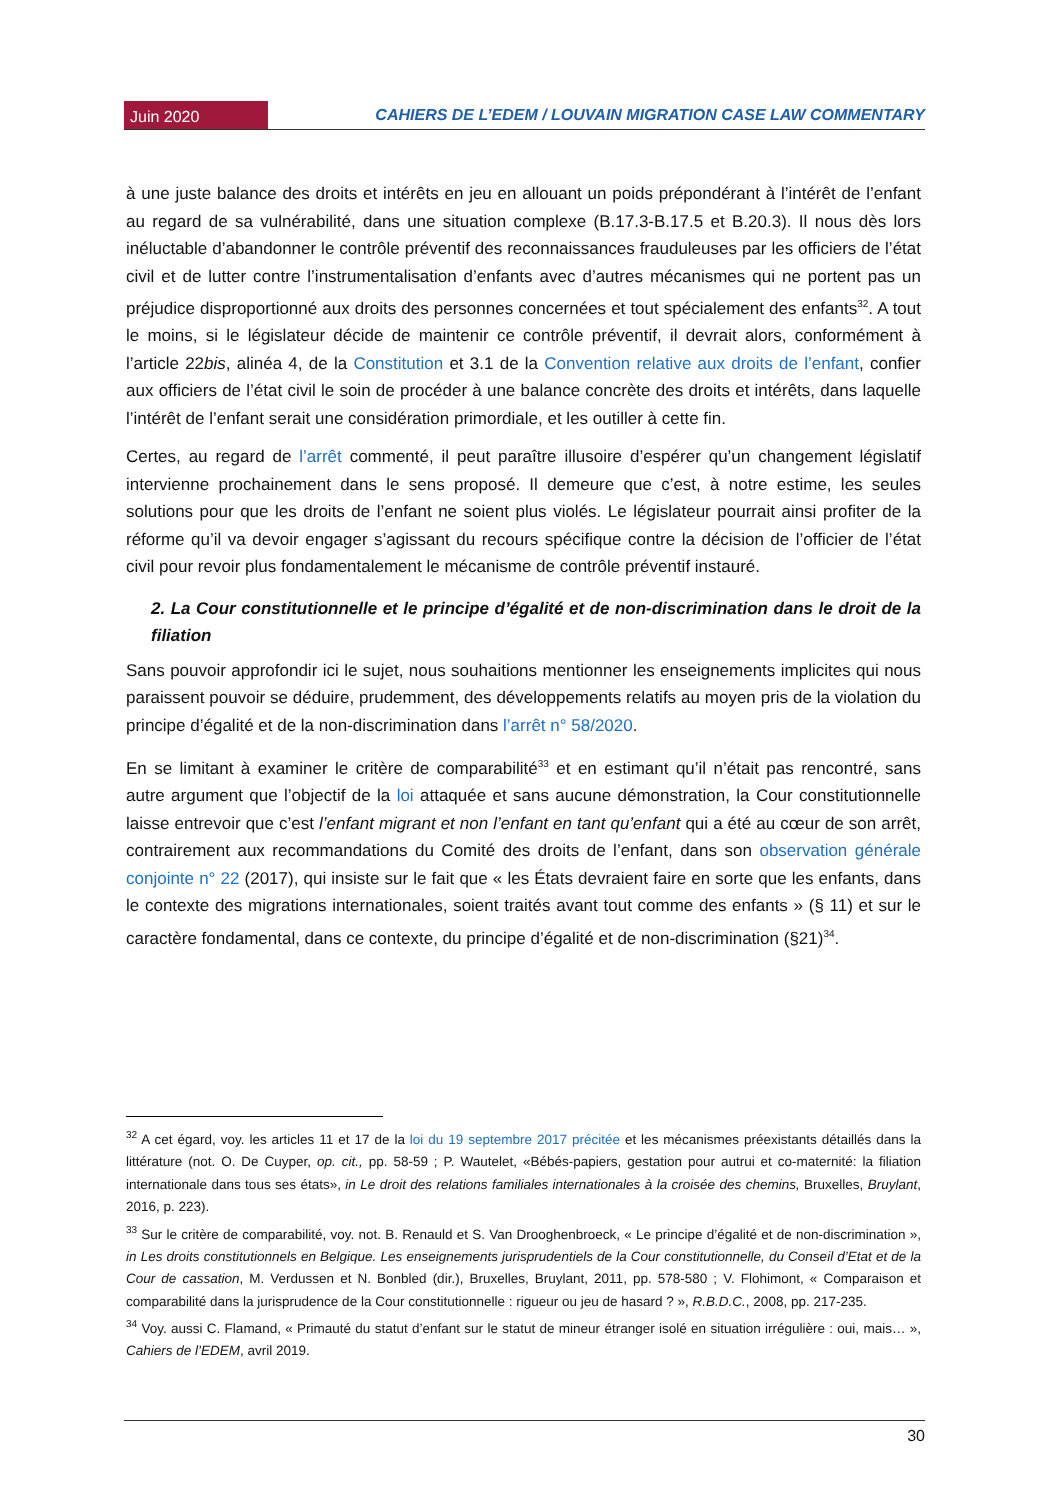Juin 2020
CAHIERS DE L’EDEM / LOUVAIN MIGRATION CASE LAW COMMENTARY
à une juste balance des droits et intérêts en jeu en allouant un poids prépondérant à l’intérêt de l’enfant au regard de sa vulnérabilité, dans une situation complexe (B.17.3-B.17.5 et B.20.3). Il nous dès lors inéluctable d’abandonner le contrôle préventif des reconnaissances frauduleuses par les officiers de l’état civil et de lutter contre l’instrumentalisation d’enfants avec d’autres mécanismes qui ne portent pas un préjudice disproportionné aux droits des personnes concernées et tout spécialement des enfants<sup>32</sup>. A tout le moins, si le législateur décide de maintenir ce contrôle préventif, il devrait alors, conformément à l’article 22bis, alinéa 4, de la Constitution et 3.1 de la Convention relative aux droits de l’enfant, confier aux officiers de l’état civil le soin de procéder à une balance concrète des droits et intérêts, dans laquelle l’intérêt de l’enfant serait une considération primordiale, et les outiller à cette fin.
Certes, au regard de l’arrêt commenté, il peut paraître illusoire d’espérer qu’un changement législatif intervienne prochainement dans le sens proposé. Il demeure que c’est, à notre estime, les seules solutions pour que les droits de l’enfant ne soient plus violés. Le législateur pourrait ainsi profiter de la réforme qu’il va devoir engager s’agissant du recours spécifique contre la décision de l’officier de l’état civil pour revoir plus fondamentalement le mécanisme de contrôle préventif instauré.
2. La Cour constitutionnelle et le principe d’égalité et de non-discrimination dans le droit de la filiation
Sans pouvoir approfondir ici le sujet, nous souhaitions mentionner les enseignements implicites qui nous paraissent pouvoir se déduire, prudemment, des développements relatifs au moyen pris de la violation du principe d’égalité et de la non-discrimination dans l’arrêt n° 58/2020.
En se limitant à examiner le critère de comparabilité<sup>33</sup> et en estimant qu’il n’était pas rencontré, sans autre argument que l’objectif de la loi attaquée et sans aucune démonstration, la Cour constitutionnelle laisse entrevoir que c’est l’enfant migrant et non l’enfant en tant qu’enfant qui a été au cœur de son arrêt, contrairement aux recommandations du Comité des droits de l’enfant, dans son observation générale conjointe n° 22 (2017), qui insiste sur le fait que « les États devraient faire en sorte que les enfants, dans le contexte des migrations internationales, soient traités avant tout comme des enfants » (§ 11) et sur le caractère fondamental, dans ce contexte, du principe d’égalité et de non-discrimination (§21)<sup>34</sup>.
<sup>32</sup> A cet égard, voy. les articles 11 et 17 de la loi du 19 septembre 2017 précitée et les mécanismes préexistants détaillés dans la littérature (not. O. De Cuyper, op. cit., pp. 58-59 ; P. Wautelet, «Bébés-papiers, gestation pour autrui et co-maternité: la filiation internationale dans tous ses états», in Le droit des relations familiales internationales à la croisée des chemins, Bruxelles, Bruylant, 2016, p. 223).
<sup>33</sup> Sur le critère de comparabilité, voy. not. B. Renauld et S. Van Drooghenbroeck, « Le principe d’égalité et de non-discrimination », in Les droits constitutionnels en Belgique. Les enseignements jurisprudentiels de la Cour constitutionnelle, du Conseil d’Etat et de la Cour de cassation, M. Verdussen et N. Bonbled (dir.), Bruxelles, Bruylant, 2011, pp. 578-580 ; V. Flohimont, « Comparaison et comparabilité dans la jurisprudence de la Cour constitutionnelle : rigueur ou jeu de hasard ? », R.B.D.C., 2008, pp. 217-235.
<sup>34</sup> Voy. aussi C. Flamand, « Primauté du statut d’enfant sur le statut de mineur étranger isolé en situation irrégulière : oui, mais… », Cahiers de l’EDEM, avril 2019.
30